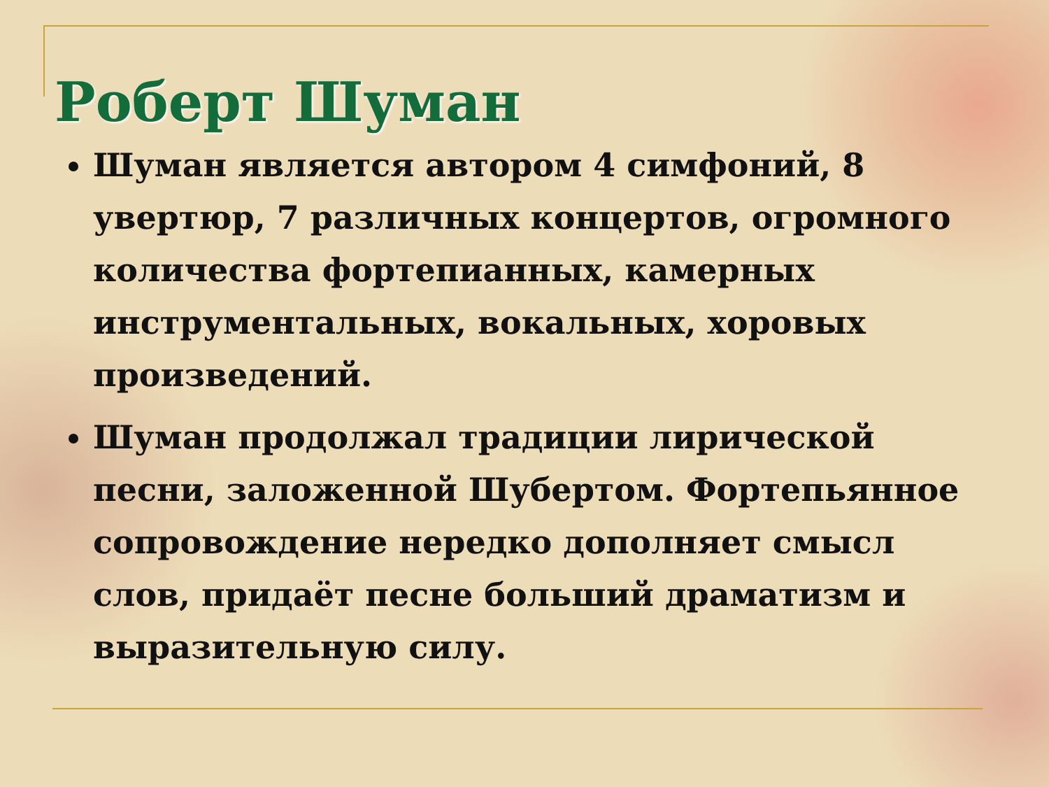Роберт Шуман
Шуман является автором 4 симфоний, 8 увертюр, 7 различных концертов, огромного количества фортепианных, камерных инструментальных, вокальных, хоровых произведений.
Шуман продолжал традиции лирической песни, заложенной Шубертом. Фортепьянное сопровождение нередко дополняет смысл слов, придаёт песне больший драматизм и выразительную силу.